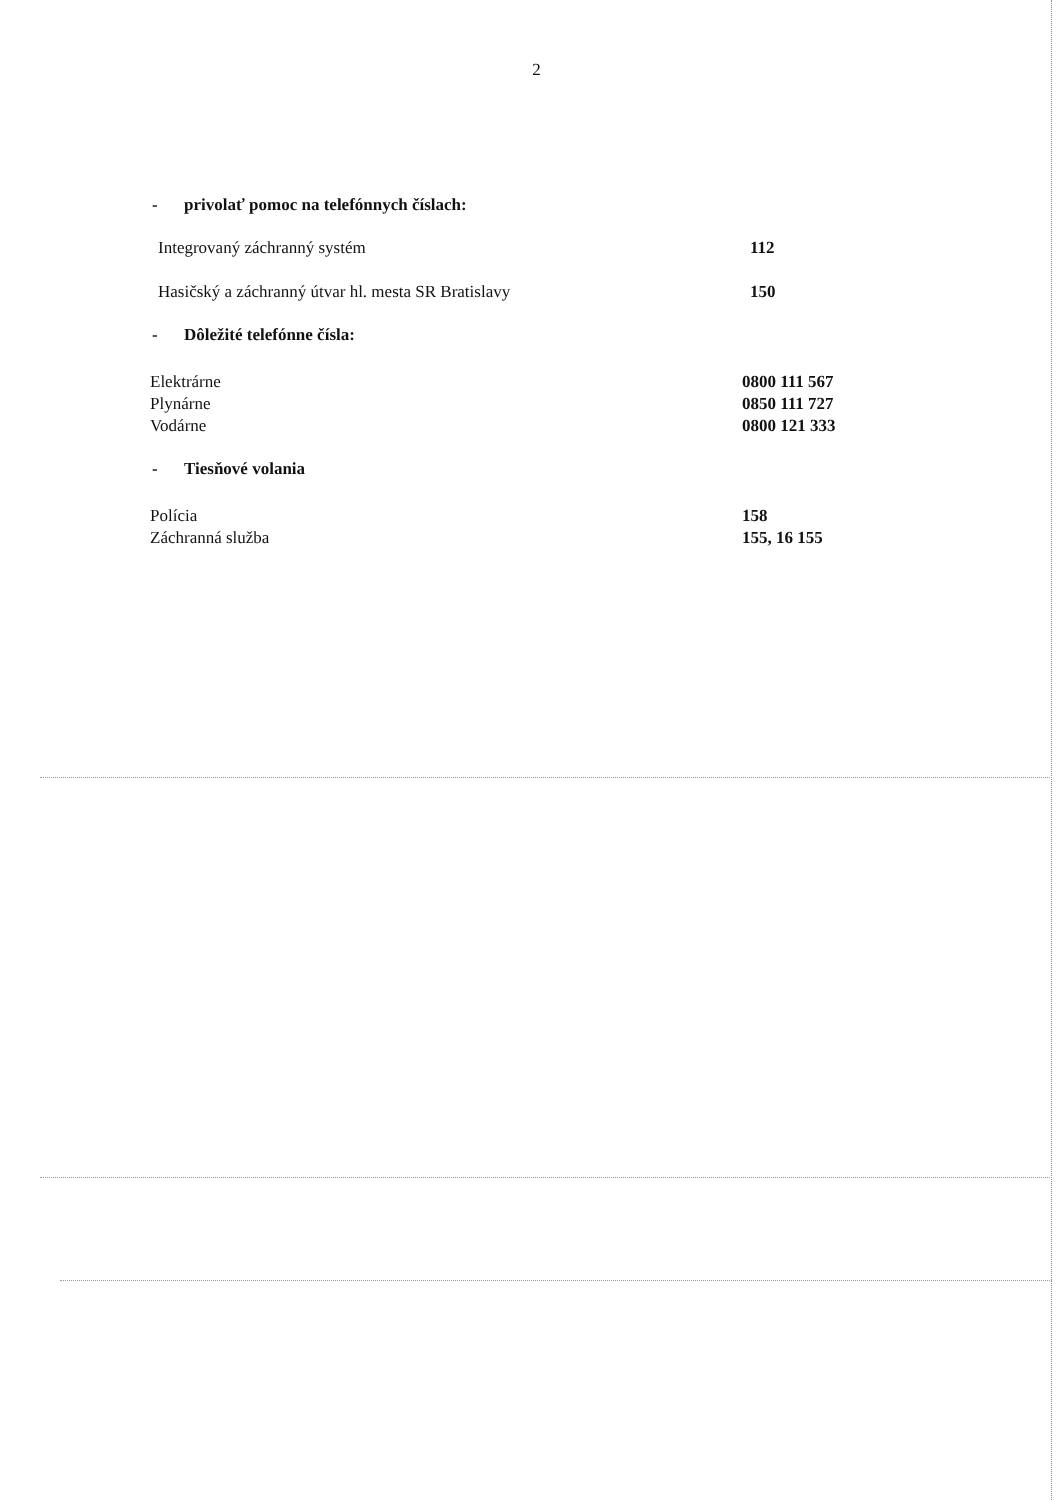2
- privolať pomoc na telefónnych číslach:
| Integrovaný záchranný systém | 112 |
| Hasičský a záchranný útvar hl. mesta SR Bratislavy | 150 |
- Dôležité telefónne čísla:
| Elektrárne | 0800 111 567 |
| Plynárne | 0850 111 727 |
| Vodárne | 0800 121 333 |
- Tiesňové volania
| Polícia | 158 |
| Záchranná služba | 155, 16 155 |